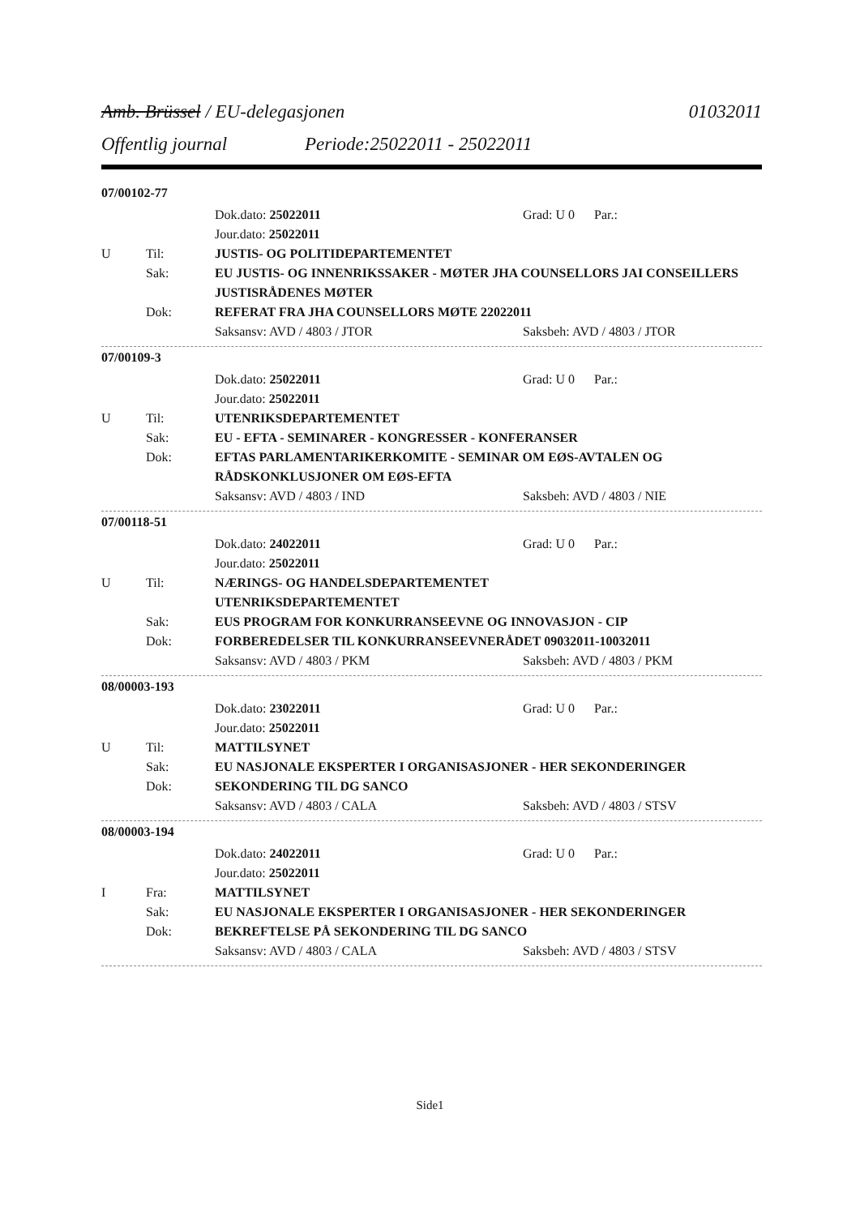Amb. Brüssel / EU-delegasjonen 01032011
Offentlig journal Periode:25022011 - 25022011
07/00102-77
Dok.dato: 25022011 Grad: U 0 Par.:
Jour.dato: 25022011
U Til: JUSTIS- OG POLITIDEPARTEMENTET
Sak: EU JUSTIS- OG INNENRIKSSAKER - MØTER JHA COUNSELLORS JAI CONSEILLERS JUSTISRÅDENES MØTER
Dok: REFERAT FRA JHA COUNSELLORS MØTE 22022011
Saksansv: AVD / 4803 / JTOR Saksbeh: AVD / 4803 / JTOR
07/00109-3
Dok.dato: 25022011 Grad: U 0 Par.:
Jour.dato: 25022011
U Til: UTENRIKSDEPARTEMENTET
Sak: EU - EFTA - SEMINARER - KONGRESSER - KONFERANSER
Dok: EFTAS PARLAMENTARIKERKOMITE - SEMINAR OM EØS-AVTALEN OG RÅDSKONKLUSJONER OM EØS-EFTA
Saksansv: AVD / 4803 / IND Saksbeh: AVD / 4803 / NIE
07/00118-51
Dok.dato: 24022011 Grad: U 0 Par.:
Jour.dato: 25022011
U Til: NÆRINGS- OG HANDELSDEPARTEMENTET
UTENRIKSDEPARTEMENTET
Sak: EUS PROGRAM FOR KONKURRANSEEVNE OG INNOVASJON - CIP
Dok: FORBEREDELSER TIL KONKURRANSEEVNERÅDET 09032011-10032011
Saksansv: AVD / 4803 / PKM Saksbeh: AVD / 4803 / PKM
08/00003-193
Dok.dato: 23022011 Grad: U 0 Par.:
Jour.dato: 25022011
U Til: MATTILSYNET
Sak: EU NASJONALE EKSPERTER I ORGANISASJONER - HER SEKONDERINGER
Dok: SEKONDERING TIL DG SANCO
Saksansv: AVD / 4803 / CALA Saksbeh: AVD / 4803 / STSV
08/00003-194
Dok.dato: 24022011 Grad: U 0 Par.:
Jour.dato: 25022011
I Fra: MATTILSYNET
Sak: EU NASJONALE EKSPERTER I ORGANISASJONER - HER SEKONDERINGER
Dok: BEKREFTELSE PÅ SEKONDERING TIL DG SANCO
Saksansv: AVD / 4803 / CALA Saksbeh: AVD / 4803 / STSV
Side1